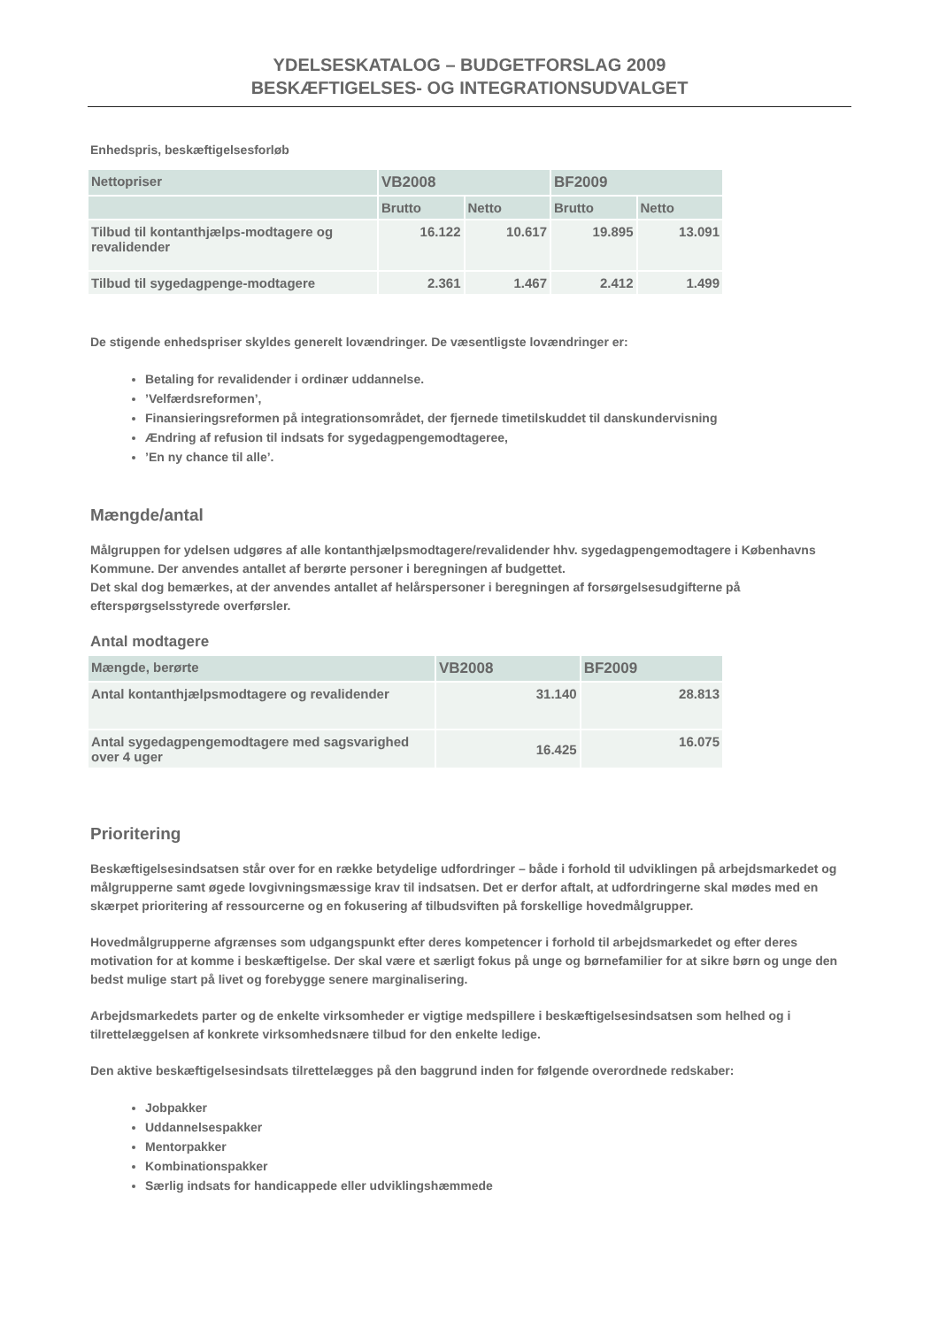YDELSESKATALOG – BUDGETFORSLAG 2009
BESKÆFTIGELSES- OG INTEGRATIONSUDVALGET
Enhedspris, beskæftigelsesforløb
| Nettopriser | VB2008 | | BF2009 | |
| --- | --- | --- | --- | --- |
| | Brutto | Netto | Brutto | Netto |
| Tilbud til kontanthjælps-modtagere og revalidender | 16.122 | 10.617 | 19.895 | 13.091 |
| Tilbud til sygedagpenge-modtagere | 2.361 | 1.467 | 2.412 | 1.499 |
De stigende enhedspriser skyldes generelt lovændringer. De væsentligste lovændringer er:
Betaling for revalidender i ordinær uddannelse.
’Velfærdsreformen’,
Finansieringsreformen på integrationsområdet, der fjernede timetilskuddet til danskundervisning
Ændring af refusion til indsats for sygedagpengemodtageree,
’En ny chance til alle’.
Mængde/antal
Målgruppen for ydelsen udgøres af alle kontanthjælpsmodtagere/revalidender hhv. sygedagpengemodtagere i Københavns Kommune. Der anvendes antallet af berørte personer i beregningen af budgettet.
Det skal dog bemærkes, at der anvendes antallet af helårspersoner i beregningen af forsørgelsesudgifterne på efterspørgselsstyrede overførsler.
Antal modtagere
| Mængde, berørte | VB2008 | BF2009 |
| --- | --- | --- |
| Antal kontanthjælpsmodtagere og revalidender | 31.140 | 28.813 |
| Antal sygedagpengemodtagere med sagsvarighed over 4 uger | 16.425 | 16.075 |
Prioritering
Beskæftigelsesindsatsen står over for en række betydelige udfordringer – både i forhold til udviklingen på arbejdsmarkedet og målgrupperne samt øgede lovgivningsmæssige krav til indsatsen. Det er derfor aftalt, at udfordringerne skal mødes med en skærpet prioritering af ressourcerne og en fokusering af tilbudsviften på forskellige hovedmålgrupper.
Hovedmålgrupperne afgrænses som udgangspunkt efter deres kompetencer i forhold til arbejdsmarkedet og efter deres motivation for at komme i beskæftigelse. Der skal være et særligt fokus på unge og børnefamilier for at sikre børn og unge den bedst mulige start på livet og forebygge senere marginalisering.
Arbejdsmarkedets parter og de enkelte virksomheder er vigtige medspillere i beskæftigelsesindsatsen som helhed og i tilrettelæggelsen af konkrete virksomhedsnære tilbud for den enkelte ledige.
Den aktive beskæftigelsesindsats tilrettelægges på den baggrund inden for følgende overordnede redskaber:
Jobpakker
Uddannelsespakker
Mentorpakker
Kombinationspakker
Særlig indsats for handicappede eller udviklingshæmmede